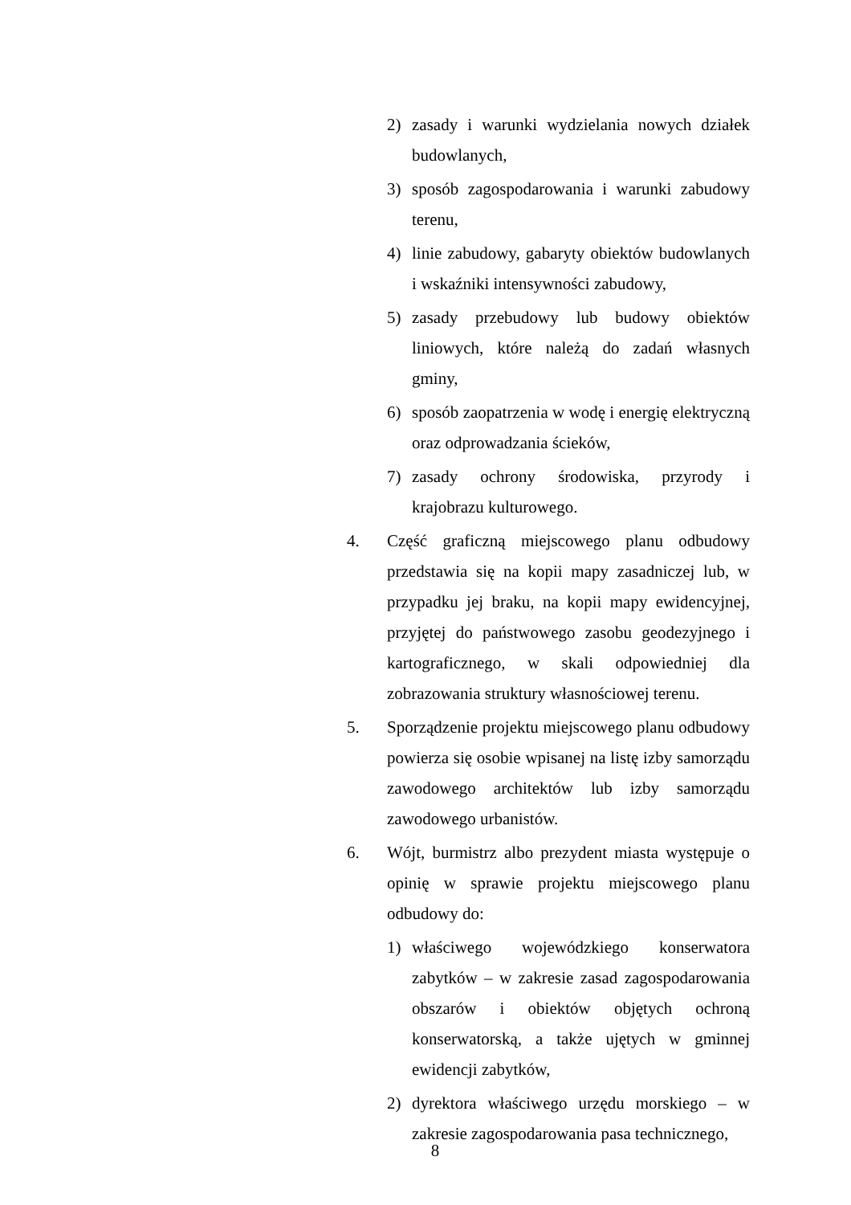2) zasady i warunki wydzielania nowych działek budowlanych,
3) sposób zagospodarowania i warunki zabudowy terenu,
4) linie zabudowy, gabaryty obiektów budowlanych i wskaźniki intensywności zabudowy,
5) zasady przebudowy lub budowy obiektów liniowych, które należą do zadań własnych gminy,
6) sposób zaopatrzenia w wodę i energię elektryczną oraz odprowadzania ścieków,
7) zasady ochrony środowiska, przyrody i krajobrazu kulturowego.
4. Część graficzną miejscowego planu odbudowy przedstawia się na kopii mapy zasadniczej lub, w przypadku jej braku, na kopii mapy ewidencyjnej, przyjętej do państwowego zasobu geodezyjnego i kartograficznego, w skali odpowiedniej dla zobrazowania struktury własnościowej terenu.
5. Sporządzenie projektu miejscowego planu odbudowy powierza się osobie wpisanej na listę izby samorządu zawodowego architektów lub izby samorządu zawodowego urbanistów.
6. Wójt, burmistrz albo prezydent miasta występuje o opinię w sprawie projektu miejscowego planu odbudowy do:
1) właściwego wojewódzkiego konserwatora zabytków – w zakresie zasad zagospodarowania obszarów i obiektów objętych ochroną konserwatorską, a także ujętych w gminnej ewidencji zabytków,
2) dyrektora właściwego urzędu morskiego – w zakresie zagospodarowania pasa technicznego,
8